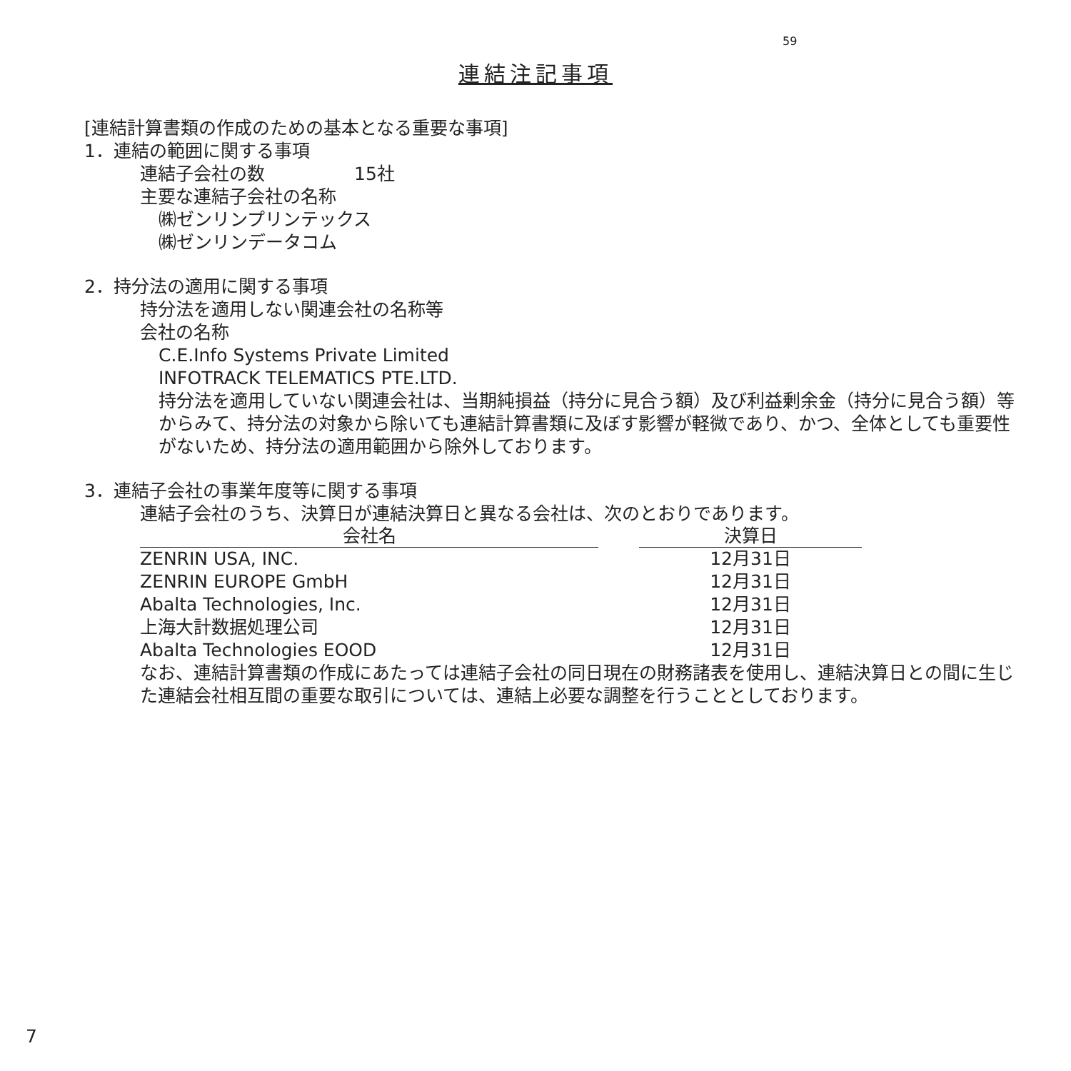59
連結注記事項
[連結計算書類の作成のための基本となる重要な事項]
1．連結の範囲に関する事項
連結子会社の数　　　　　15社
主要な連結子会社の名称
㈱ゼンリンプリンテックス
㈱ゼンリンデータコム
2．持分法の適用に関する事項
持分法を適用しない関連会社の名称等
会社の名称
C.E.Info Systems Private Limited
INFOTRACK TELEMATICS PTE.LTD.
持分法を適用していない関連会社は、当期純損益（持分に見合う額）及び利益剰余金（持分に見合う額）等からみて、持分法の対象から除いても連結計算書類に及ぼす影響が軽微であり、かつ、全体としても重要性がないため、持分法の適用範囲から除外しております。
3．連結子会社の事業年度等に関する事項
連結子会社のうち、決算日が連結決算日と異なる会社は、次のとおりであります。
| 会社名 | | 決算日 |
| --- | --- | --- |
| ZENRIN USA, INC. | | 12月31日 |
| ZENRIN EUROPE GmbH | | 12月31日 |
| Abalta Technologies, Inc. | | 12月31日 |
| 上海大計数据処理公司 | | 12月31日 |
| Abalta Technologies EOOD | | 12月31日 |
なお、連結計算書類の作成にあたっては連結子会社の同日現在の財務諸表を使用し、連結決算日との間に生じた連結会社相互間の重要な取引については、連結上必要な調整を行うこととしております。
7